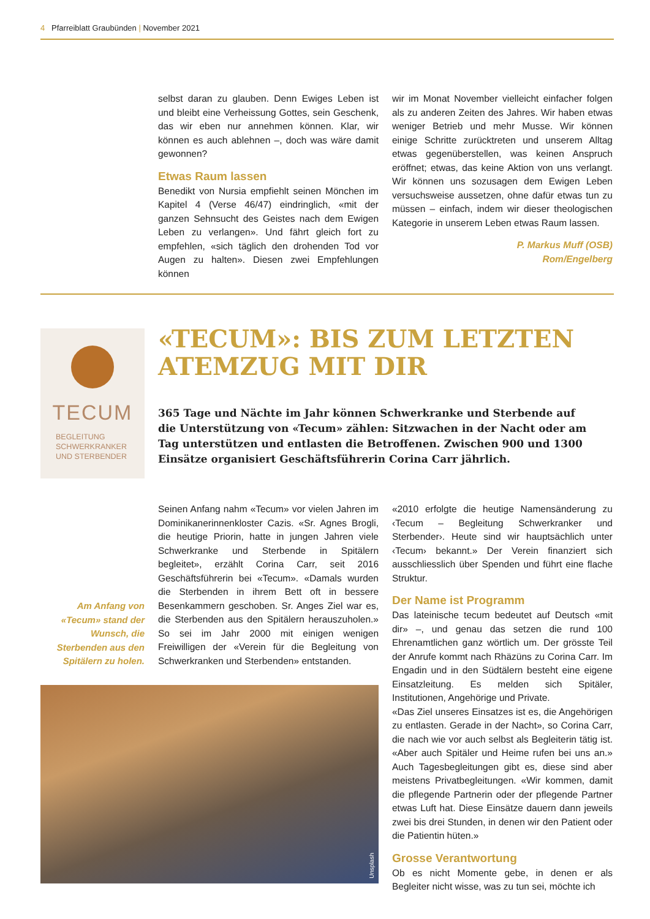4 Pfarreiblatt Graubünden | November 2021
selbst daran zu glauben. Denn Ewiges Leben ist und bleibt eine Verheissung Gottes, sein Geschenk, das wir eben nur annehmen können. Klar, wir können es auch ablehnen –, doch was wäre damit gewonnen?
Etwas Raum lassen
Benedikt von Nursia empfiehlt seinen Mönchen im Kapitel 4 (Verse 46/47) eindringlich, «mit der ganzen Sehnsucht des Geistes nach dem Ewigen Leben zu verlangen». Und fährt gleich fort zu empfehlen, «sich täglich den drohenden Tod vor Augen zu halten». Diesen zwei Empfehlungen können
wir im Monat November vielleicht einfacher folgen als zu anderen Zeiten des Jahres. Wir haben etwas weniger Betrieb und mehr Musse. Wir können einige Schritte zurücktreten und unserem Alltag etwas gegenüberstellen, was keinen Anspruch eröffnet; etwas, das keine Aktion von uns verlangt. Wir können uns sozusagen dem Ewigen Leben versuchsweise aussetzen, ohne dafür etwas tun zu müssen – einfach, indem wir dieser theologischen Kategorie in unserem Leben etwas Raum lassen.
P. Markus Muff (OSB)
Rom/Engelberg
TECUM
BEGLEITUNG
SCHWERKRANKER
UND STERBENDER
«TECUM»: BIS ZUM LETZTEN
ATEMZUG MIT DIR
365 Tage und Nächte im Jahr können Schwerkranke und Sterbende auf die Unterstützung von «Tecum» zählen: Sitzwachen in der Nacht oder am Tag unterstützen und entlasten die Betroffenen. Zwischen 900 und 1300 Einsätze organisiert Geschäftsführerin Corina Carr jährlich.
Am Anfang von «Tecum» stand der Wunsch, die Sterbenden aus den Spitälern zu holen.
Seinen Anfang nahm «Tecum» vor vielen Jahren im Dominikanerinnenkloster Cazis. «Sr. Agnes Brogli, die heutige Priorin, hatte in jungen Jahren viele Schwerkranke und Sterbende in Spitälern begleitet», erzählt Corina Carr, seit 2016 Geschäftsführerin bei «Tecum». «Damals wurden die Sterbenden in ihrem Bett oft in bessere Besenkammern geschoben. Sr. Anges Ziel war es, die Sterbenden aus den Spitälern herauszuholen.» So sei im Jahr 2000 mit einigen wenigen Freiwilligen der «Verein für die Begleitung von Schwerkranken und Sterbenden» entstanden.
Unsplash
«2010 erfolgte die heutige Namensänderung zu ‹Tecum – Begleitung Schwerkranker und Sterbender›. Heute sind wir hauptsächlich unter ‹Tecum› bekannt.» Der Verein finanziert sich ausschliesslich über Spenden und führt eine flache Struktur.
Der Name ist Programm
Das lateinische tecum bedeutet auf Deutsch «mit dir» –, und genau das setzen die rund 100 Ehrenamtlichen ganz wörtlich um. Der grösste Teil der Anrufe kommt nach Rhäzüns zu Corina Carr. Im Engadin und in den Südtälern besteht eine eigene Einsatzleitung. Es melden sich Spitäler, Institutionen, Angehörige und Private.
«Das Ziel unseres Einsatzes ist es, die Angehörigen zu entlasten. Gerade in der Nacht», so Corina Carr, die nach wie vor auch selbst als Begleiterin tätig ist. «Aber auch Spitäler und Heime rufen bei uns an.» Auch Tagesbegleitungen gibt es, diese sind aber meistens Privatbegleitungen. «Wir kommen, damit die pflegende Partnerin oder der pflegende Partner etwas Luft hat. Diese Einsätze dauern dann jeweils zwei bis drei Stunden, in denen wir den Patient oder die Patientin hüten.»
Grosse Verantwortung
Ob es nicht Momente gebe, in denen er als Begleiter nicht wisse, was zu tun sei, möchte ich